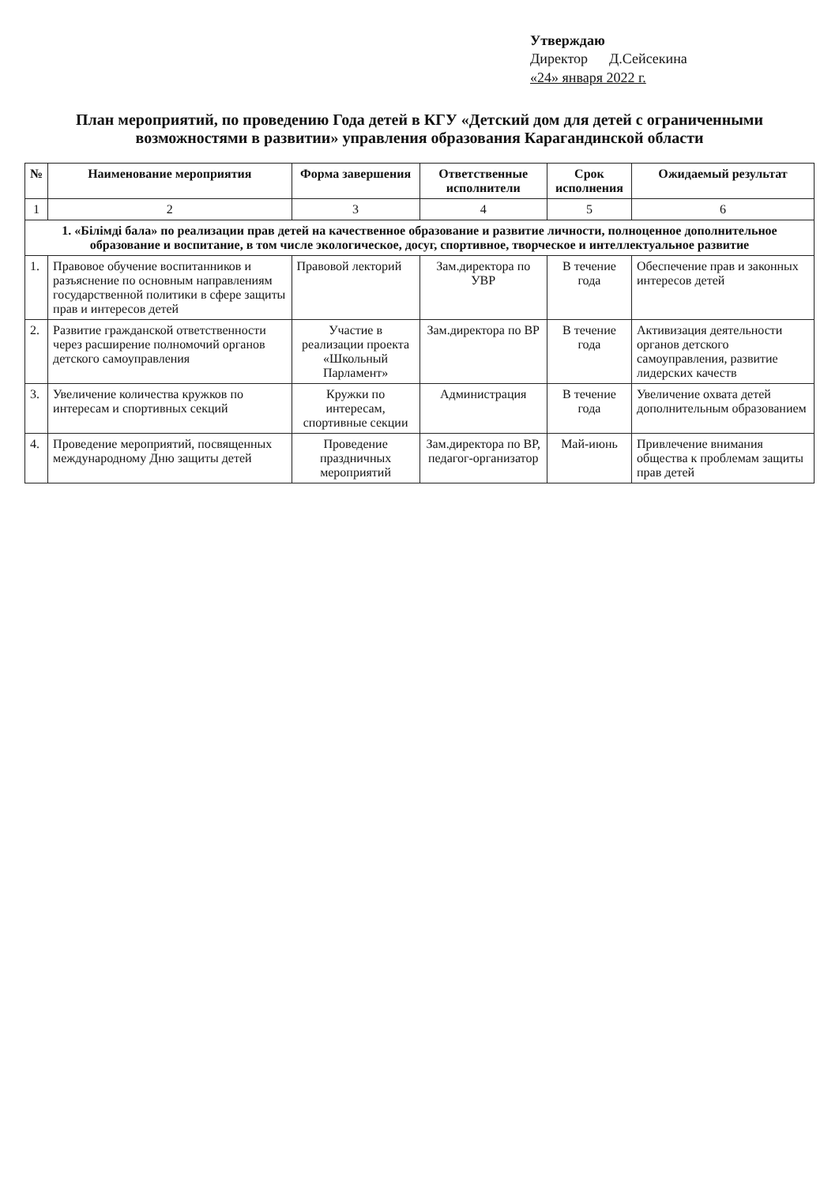Утверждаю
Директор Д.Сейсекина
«24» января 2022 г.
План мероприятий, по проведению Года детей в КГУ «Детский дом для детей с ограниченными возможностями в развитии» управления образования Карагандинской области
| № | Наименование мероприятия | Форма завершения | Ответственные исполнители | Срок исполнения | Ожидаемый результат |
| --- | --- | --- | --- | --- | --- |
| 1 | 2 | 3 | 4 | 5 | 6 |
| 1. «Білімді бала» по реализации прав детей на качественное образование и развитие личности, полноценное дополнительное образование и воспитание, в том числе экологическое, досуг, спортивное, творческое и интеллектуальное развитие | | | | | |
| 1. | Правовое обучение воспитанников и разъяснение по основным направлениям государственной политики в сфере защиты прав и интересов детей | Правовой лекторий | Зам.директора по УВР | В течение года | Обеспечение прав и законных интересов детей |
| 2. | Развитие гражданской ответственности через расширение полномочий органов детского самоуправления | Участие в реализации проекта «Школьный Парламент» | Зам.директора по ВР | В течение года | Активизация деятельности органов детского самоуправления, развитие лидерских качеств |
| 3. | Увеличение количества кружков по интересам и спортивных секций | Кружки по интересам, спортивные секции | Администрация | В течение года | Увеличение охвата детей дополнительным образованием |
| 4. | Проведение мероприятий, посвященных международному Дню защиты детей | Проведение праздничных мероприятий | Зам.директора по ВР, педагог-организатор | Май-июнь | Привлечение внимания общества к проблемам защиты прав детей |